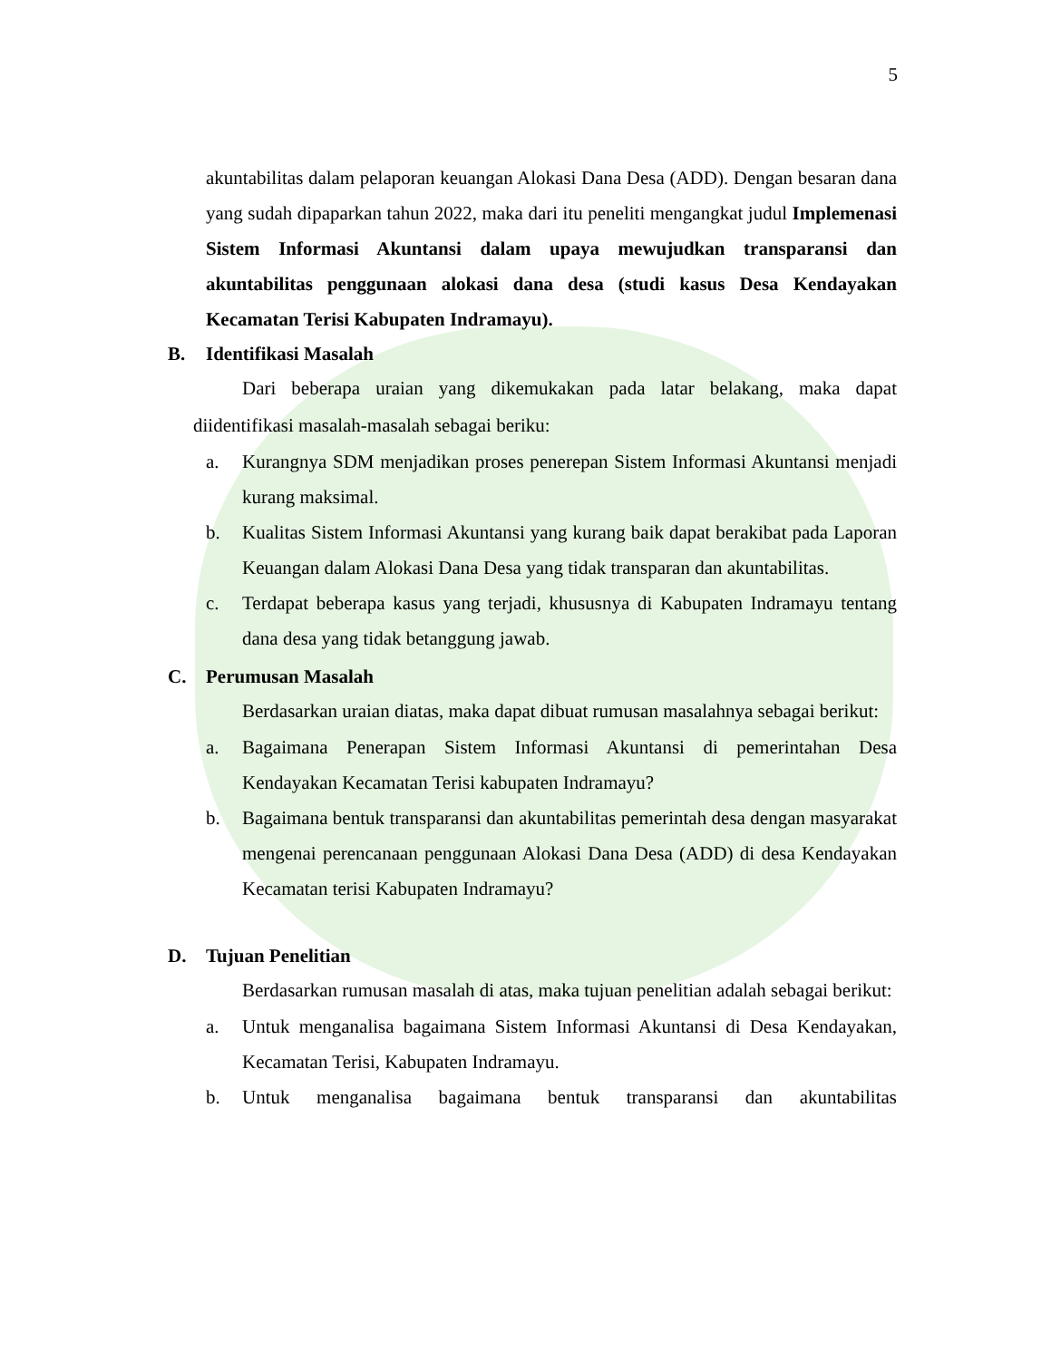5
akuntabilitas dalam pelaporan keuangan Alokasi Dana Desa (ADD). Dengan besaran dana yang sudah dipaparkan tahun 2022, maka dari itu peneliti mengangkat judul Implemenasi Sistem Informasi Akuntansi dalam upaya mewujudkan transparansi dan akuntabilitas penggunaan alokasi dana desa (studi kasus Desa Kendayakan Kecamatan Terisi Kabupaten Indramayu).
B. Identifikasi Masalah
Dari beberapa uraian yang dikemukakan pada latar belakang, maka dapat diidentifikasi masalah-masalah sebagai beriku:
a. Kurangnya SDM menjadikan proses penerepan Sistem Informasi Akuntansi menjadi kurang maksimal.
b. Kualitas Sistem Informasi Akuntansi yang kurang baik dapat berakibat pada Laporan Keuangan dalam Alokasi Dana Desa yang tidak transparan dan akuntabilitas.
c. Terdapat beberapa kasus yang terjadi, khususnya di Kabupaten Indramayu tentang dana desa yang tidak betanggung jawab.
C. Perumusan Masalah
Berdasarkan uraian diatas, maka dapat dibuat rumusan masalahnya sebagai berikut:
a. Bagaimana Penerapan Sistem Informasi Akuntansi di pemerintahan Desa Kendayakan Kecamatan Terisi kabupaten Indramayu?
b. Bagaimana bentuk transparansi dan akuntabilitas pemerintah desa dengan masyarakat mengenai perencanaan penggunaan Alokasi Dana Desa (ADD) di desa Kendayakan Kecamatan terisi Kabupaten Indramayu?
D. Tujuan Penelitian
Berdasarkan rumusan masalah di atas, maka tujuan penelitian adalah sebagai berikut:
a. Untuk menganalisa bagaimana Sistem Informasi Akuntansi di Desa Kendayakan, Kecamatan Terisi, Kabupaten Indramayu.
b. Untuk menganalisa bagaimana bentuk transparansi dan akuntabilitas